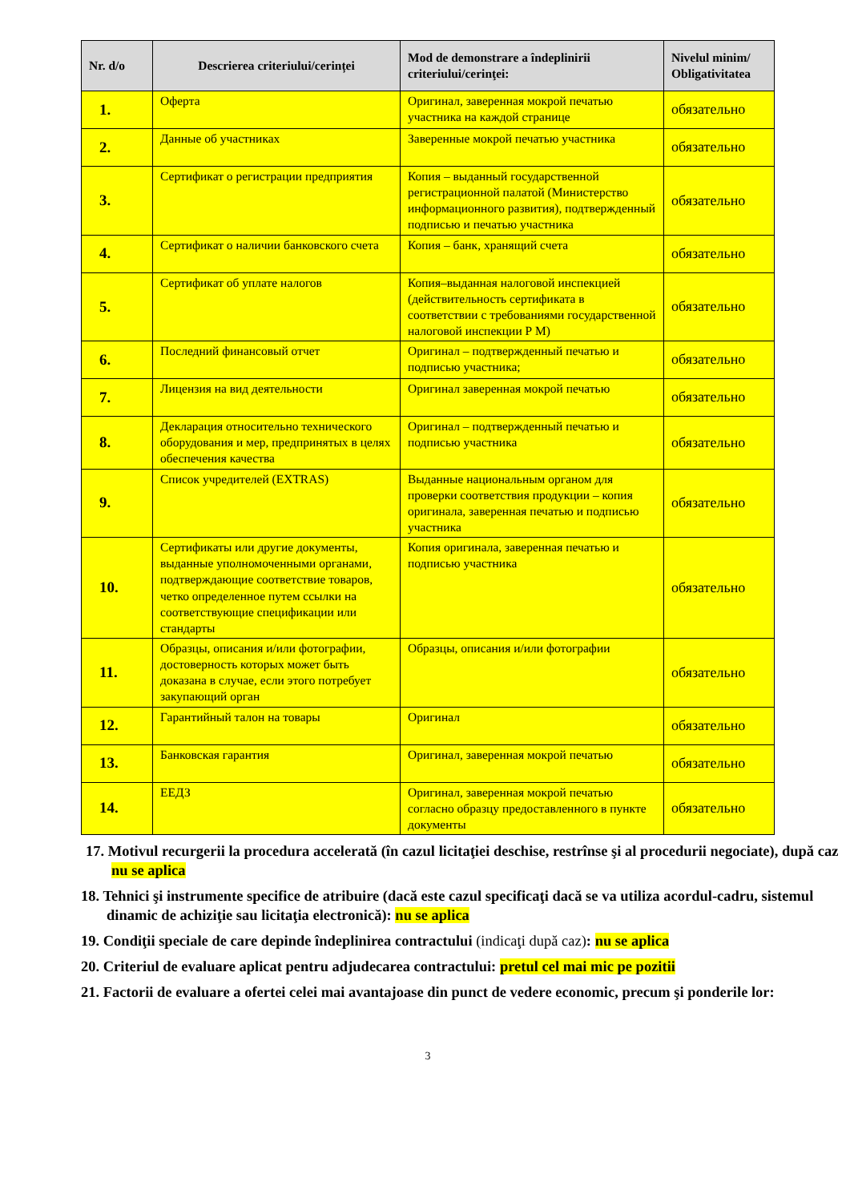| Nr. d/o | Descrierea criteriului/cerinței | Mod de demonstrare a îndeplinirii criteriului/cerinţei: | Nivelul minim/ Obligativitatea |
| --- | --- | --- | --- |
| 1. | Оферта | Оригинал, заверенная мокрой печатью участника на каждой странице | обязательно |
| 2. | Данные об участниках | Заверенные мокрой печатью участника | обязательно |
| 3. | Сертификат о регистрации предприятия | Копия – выданный государственной регистрационной палатой (Министерство информационного развития), подтвержденный подписью и печатью участника | обязательно |
| 4. | Сертификат о наличии банковского счета | Копия – банк, хранящий счета | обязательно |
| 5. | Сертификат об уплате налогов | Копия–выданная налоговой инспекцией (действительность сертификата в соответствии с требованиями государственной налоговой инспекции Р М) | обязательно |
| 6. | Последний финансовый отчет | Оригинал – подтвержденный печатью и подписью участника; | обязательно |
| 7. | Лицензия на вид деятельности | Оригинал заверенная мокрой печатью | обязательно |
| 8. | Декларация относительно технического оборудования и мер, предпринятых в целях обеспечения качества | Оригинал – подтвержденный печатью и подписью участника | обязательно |
| 9. | Список учредителей (EXTRAS) | Выданные национальным органом для проверки соответствия продукции – копия оригинала, заверенная печатью и подписью участника | обязательно |
| 10. | Сертификаты или другие документы, выданные уполномоченными органами, подтверждающие соответствие товаров, четко определенное путем ссылки на соответствующие спецификации или стандарты | Копия оригинала, заверенная печатью и подписью участника | обязательно |
| 11. | Образцы, описания и/или фотографии, достоверность которых может быть доказана в случае, если этого потребует закупающий орган | Образцы, описания и/или фотографии | обязательно |
| 12. | Гарантийный талон на товары | Оригинал | обязательно |
| 13. | Банковская гарантия | Оригинал, заверенная мокрой печатью | обязательно |
| 14. | ЕЕДЗ | Оригинал, заверенная мокрой печатью согласно образцу предоставленного в пункте документы | обязательно |
17. Motivul recurgerii la procedura accelerată (în cazul licitaţiei deschise, restrînse şi al procedurii negociate), după caz nu se aplica
18. Tehnici şi instrumente specifice de atribuire (dacă este cazul specificaţi dacă se va utiliza acordul-cadru, sistemul dinamic de achiziţie sau licitaţia electronică): nu se aplica
19. Condiţii speciale de care depinde îndeplinirea contractului (indicaţi după caz): nu se aplica
20. Criteriul de evaluare aplicat pentru adjudecarea contractului: pretul cel mai mic pe pozitii
21. Factorii de evaluare a ofertei celei mai avantajoase din punct de vedere economic, precum şi ponderile lor:
3